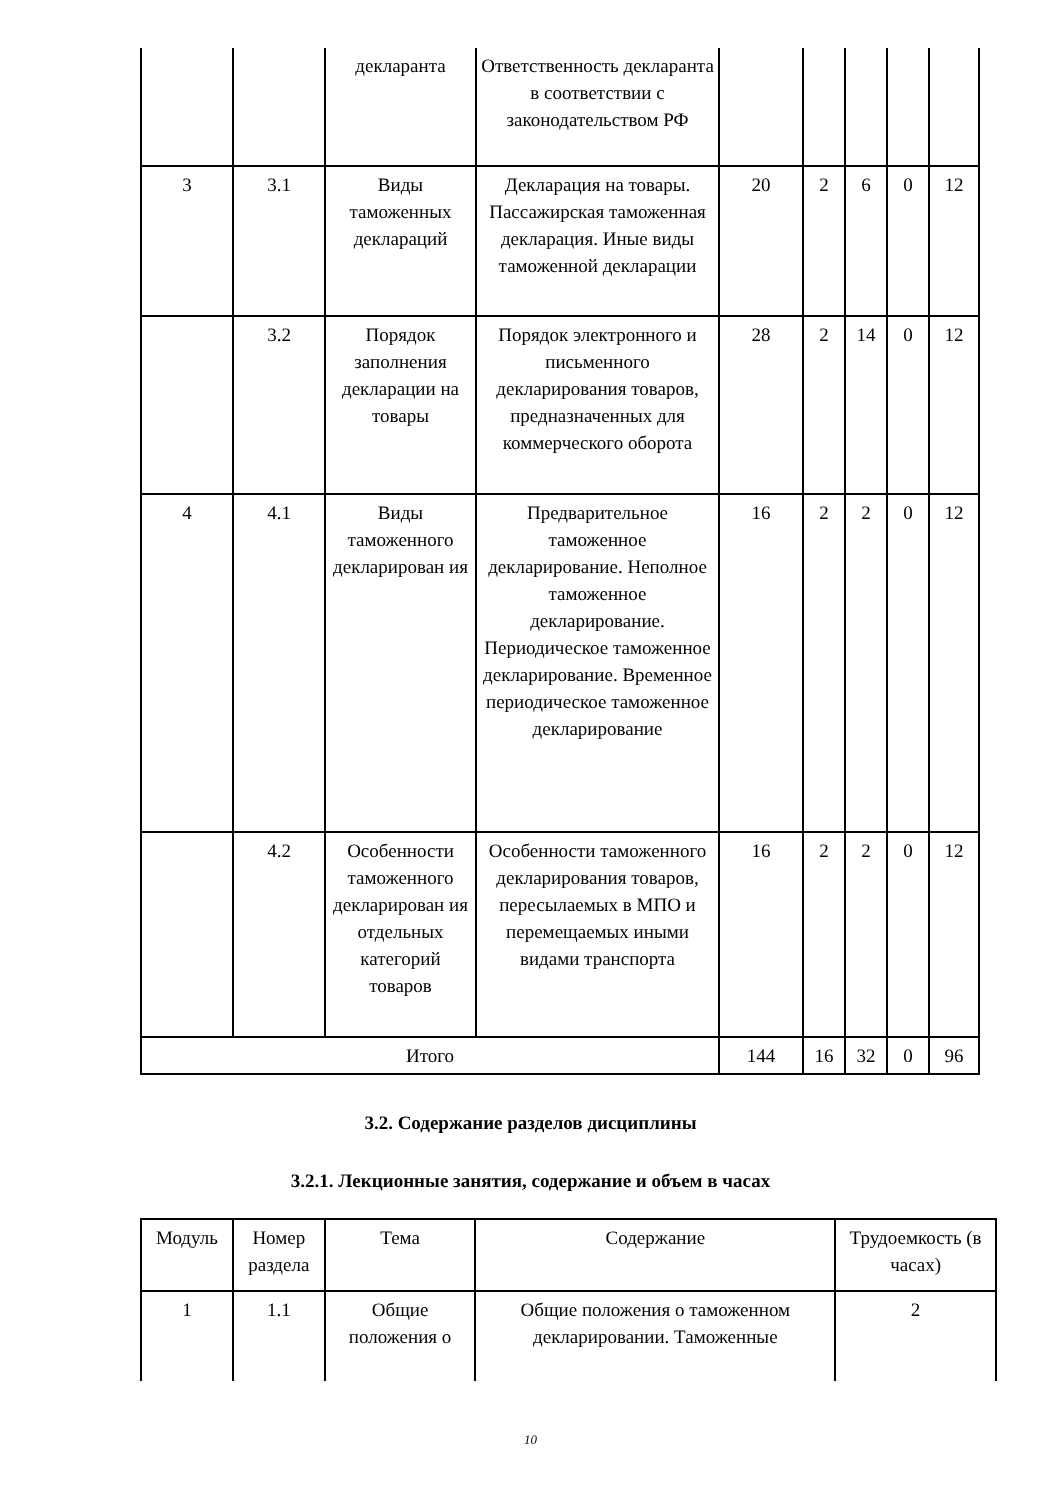| | | декларанта | Ответственность декларанта в соответствии с законодательством РФ | | | | | |
| 3 | 3.1 | Виды таможенных деклараций | Декларация на товары. Пассажирская таможенная декларация. Иные виды таможенной декларации | 20 | 2 | 6 | 0 | 12 |
| | 3.2 | Порядок заполнения декларации на товары | Порядок электронного и письменного декларирования товаров, предназначенных для коммерческого оборота | 28 | 2 | 14 | 0 | 12 |
| 4 | 4.1 | Виды таможенного декларирован ия | Предварительное таможенное декларирование. Неполное таможенное декларирование. Периодическое таможенное декларирование. Временное периодическое таможенное декларирование | 16 | 2 | 2 | 0 | 12 |
| | 4.2 | Особенности таможенного декларирован ия отдельных категорий товаров | Особенности таможенного декларирования товаров, пересылаемых в МПО и перемещаемых иными видами транспорта | 16 | 2 | 2 | 0 | 12 |
| Итого | | | | 144 | 16 | 32 | 0 | 96 |
3.2. Содержание разделов дисциплины
3.2.1. Лекционные занятия, содержание и объем в часах
| Модуль | Номер раздела | Тема | Содержание | Трудоемкость (в часах) |
| 1 | 1.1 | Общие положения о | Общие положения о таможенном декларировании. Таможенные | 2 |
10